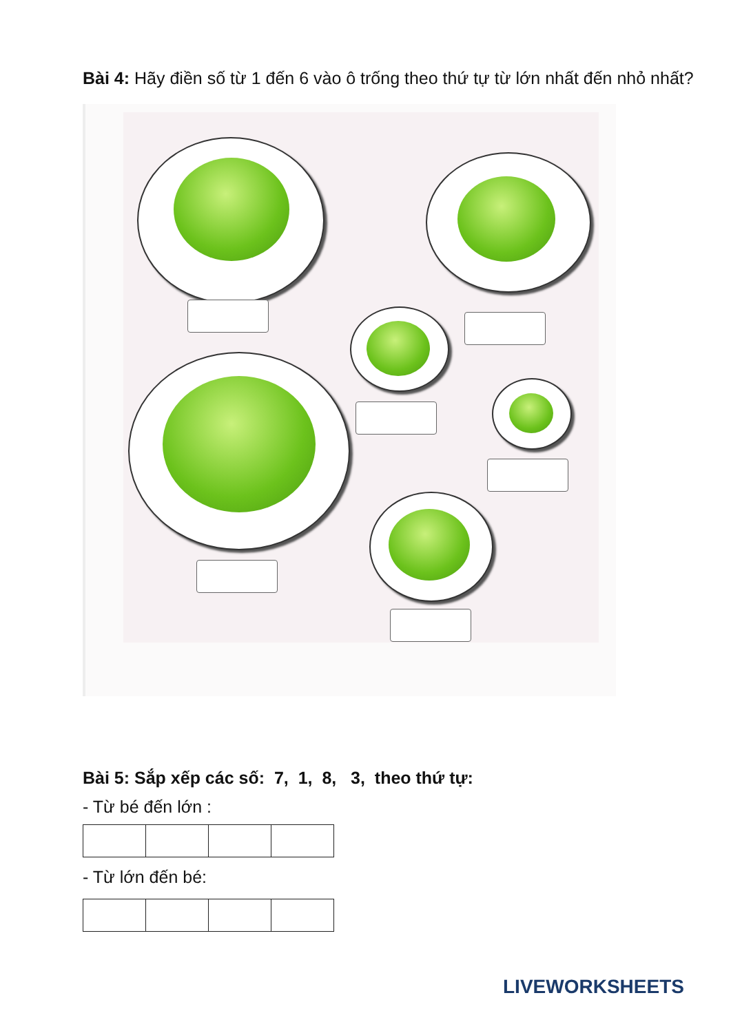Bài 4: Hãy điền số từ 1 đến 6 vào ô trống theo thứ tự từ lớn nhất đến nhỏ nhất?
Bài 5: Sắp xếp các số: 7, 1, 8, 3, theo thứ tự:
- Từ bé đến lớn :
- Từ lớn đến bé:
LIVEWORKSHEETS